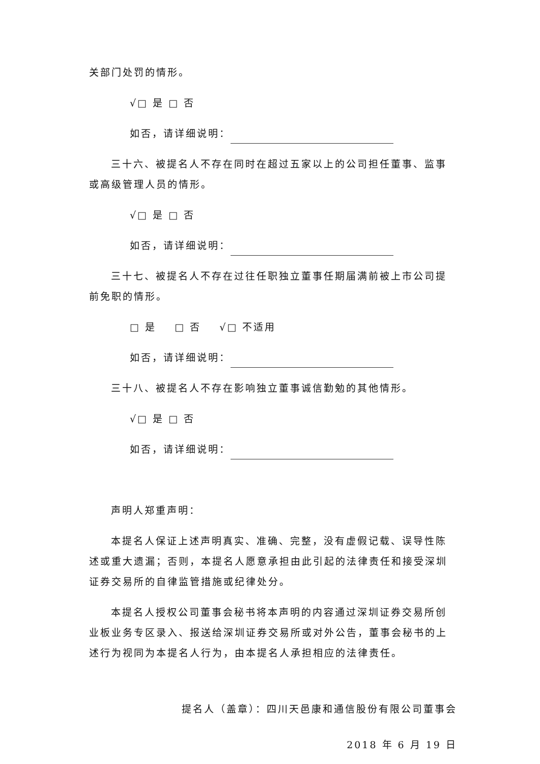关部门处罚的情形。
√□ 是 □ 否
如否，请详细说明：
三十六、被提名人不存在同时在超过五家以上的公司担任董事、监事或高级管理人员的情形。
√□ 是 □ 否
如否，请详细说明：
三十七、被提名人不存在过往任职独立董事任期届满前被上市公司提前免职的情形。
□ 是 □ 否 √□ 不适用
如否，请详细说明：
三十八、被提名人不存在影响独立董事诚信勤勉的其他情形。
√□ 是 □ 否
如否，请详细说明：
声明人郑重声明：
本提名人保证上述声明真实、准确、完整，没有虚假记载、误导性陈述或重大遗漏；否则，本提名人愿意承担由此引起的法律责任和接受深圳证券交易所的自律监管措施或纪律处分。
本提名人授权公司董事会秘书将本声明的内容通过深圳证券交易所创业板业务专区录入、报送给深圳证券交易所或对外公告，董事会秘书的上述行为视同为本提名人行为，由本提名人承担相应的法律责任。
提名人（盖章）：四川天邑康和通信股份有限公司董事会
2018 年 6 月 19 日